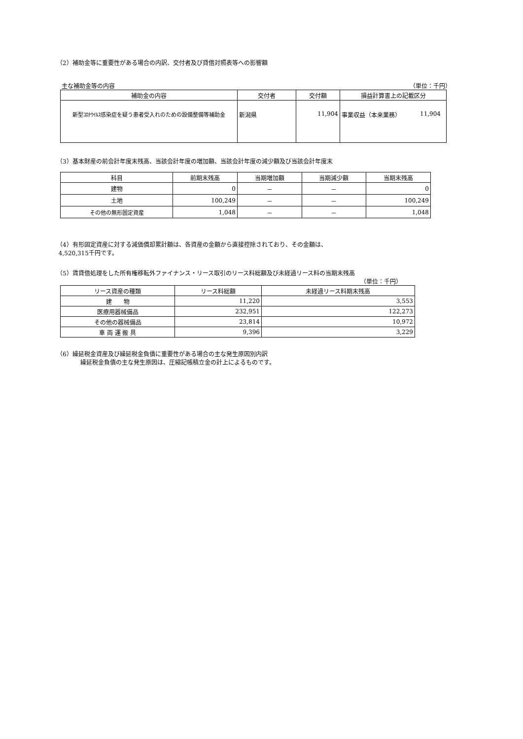（2）補助金等に重要性がある場合の内訳、交付者及び貸借対照表等への影響額
主な補助金等の内容 （単位：千円）
| 補助金の内容 | 交付者 | 交付額 | 損益計算書上の記載区分 |
| --- | --- | --- | --- |
| 新型ｺﾛﾅｳｲﾙｽ感染症を疑う患者受入れのための設備整備等補助金 | 新潟県 | 11,904 | 事業収益（本来業務） 11,904 |
（3）基本財産の前会計年度末残高、当該会計年度の増加額、当該会計年度の減少額及び当該会計年度末
| 科目 | 前期末残高 | 当期増加額 | 当期減少額 | 当期末残高 |
| --- | --- | --- | --- | --- |
| 建物 | 0 | － | － | 0 |
| 土地 | 100,249 | － | － | 100,249 |
| その他の無形固定資産 | 1,048 | － | － | 1,048 |
（4）有形固定資産に対する減価償却累計額は、各資産の金額から直接控除されており、その金額は、
4,520,315千円です。
（5）賃貸借処理をした所有権移転外ファイナンス・リース取引のリース料総額及び未経過リース料の当期末残高
（単位：千円）
| リース資産の種類 | リース料総額 | 未経過リース料期末残高 |
| --- | --- | --- |
| 建 物 | 11,220 | 3,553 |
| 医療用器械備品 | 232,951 | 122,273 |
| その他の器械備品 | 23,814 | 10,972 |
| 車 両 運 搬 具 | 9,396 | 3,229 |
（6）繰延税金資産及び繰延税金負債に重要性がある場合の主な発生原因別内訳
繰延税金負債の主な発生原因は、圧縮記帳積立金の計上によるものです。